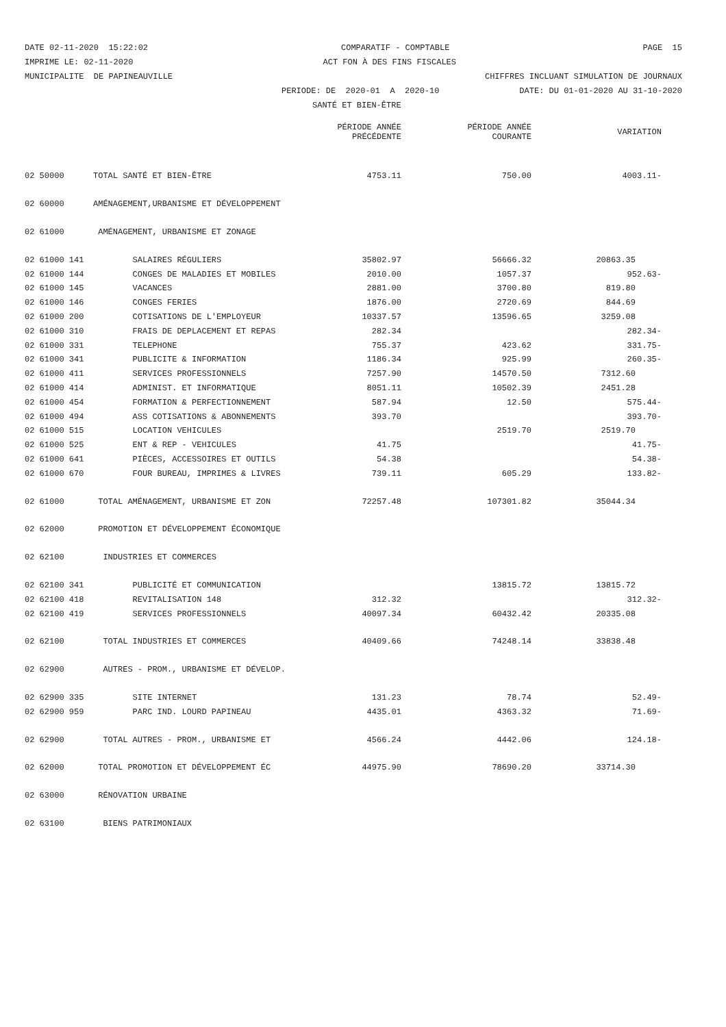DATE 02-11-2020 15:22:02
COMPARATIF - COMPTABLE
PAGE 15
IMPRIME LE: 02-11-2020
ACT FON À DES FINS FISCALES
MUNICIPALITE DE PAPINEAUVILLE
CHIFFRES INCLUANT SIMULATION DE JOURNAUX
PERIODE: DE 2020-01 A 2020-10
DATE: DU 01-01-2020 AU 31-10-2020
SANTÉ ET BIEN-ÊTRE
| | | PÉRIODE ANNÉE PRÉCÉDENTE | PÉRIODE ANNÉE COURANTE | VARIATION |
| --- | --- | --- | --- | --- |
| 02 50000 | TOTAL SANTÉ ET BIEN-ÊTRE | 4753.11 | 750.00 | 4003.11- |
| 02 60000 | AMÉNAGEMENT,URBANISME ET DÉVELOPPEMENT | | | |
| 02 61000 | AMÉNAGEMENT, URBANISME ET ZONAGE | | | |
| 02 61000 141 | SALAIRES RÉGULIERS | 35802.97 | 56666.32 | 20863.35 |
| 02 61000 144 | CONGES DE MALADIES ET MOBILES | 2010.00 | 1057.37 | 952.63- |
| 02 61000 145 | VACANCES | 2881.00 | 3700.80 | 819.80 |
| 02 61000 146 | CONGES FERIES | 1876.00 | 2720.69 | 844.69 |
| 02 61000 200 | COTISATIONS DE L'EMPLOYEUR | 10337.57 | 13596.65 | 3259.08 |
| 02 61000 310 | FRAIS DE DEPLACEMENT ET REPAS | 282.34 | | 282.34- |
| 02 61000 331 | TELEPHONE | 755.37 | 423.62 | 331.75- |
| 02 61000 341 | PUBLICITE & INFORMATION | 1186.34 | 925.99 | 260.35- |
| 02 61000 411 | SERVICES PROFESSIONNELS | 7257.90 | 14570.50 | 7312.60 |
| 02 61000 414 | ADMINIST. ET INFORMATIQUE | 8051.11 | 10502.39 | 2451.28 |
| 02 61000 454 | FORMATION & PERFECTIONNEMENT | 587.94 | 12.50 | 575.44- |
| 02 61000 494 | ASS COTISATIONS & ABONNEMENTS | 393.70 | | 393.70- |
| 02 61000 515 | LOCATION VEHICULES | | 2519.70 | 2519.70 |
| 02 61000 525 | ENT & REP - VEHICULES | 41.75 | | 41.75- |
| 02 61000 641 | PIÈCES, ACCESSOIRES ET OUTILS | 54.38 | | 54.38- |
| 02 61000 670 | FOUR BUREAU, IMPRIMES & LIVRES | 739.11 | 605.29 | 133.82- |
| 02 61000 | TOTAL AMÉNAGEMENT, URBANISME ET ZON | 72257.48 | 107301.82 | 35044.34 |
| 02 62000 | PROMOTION ET DÉVELOPPEMENT ÉCONOMIQUE | | | |
| 02 62100 | INDUSTRIES ET COMMERCES | | | |
| 02 62100 341 | PUBLICITÉ ET COMMUNICATION | | 13815.72 | 13815.72 |
| 02 62100 418 | REVITALISATION 148 | 312.32 | | 312.32- |
| 02 62100 419 | SERVICES PROFESSIONNELS | 40097.34 | 60432.42 | 20335.08 |
| 02 62100 | TOTAL INDUSTRIES ET COMMERCES | 40409.66 | 74248.14 | 33838.48 |
| 02 62900 | AUTRES - PROM., URBANISME ET DÉVELOP. | | | |
| 02 62900 335 | SITE INTERNET | 131.23 | 78.74 | 52.49- |
| 02 62900 959 | PARC IND. LOURD PAPINEAU | 4435.01 | 4363.32 | 71.69- |
| 02 62900 | TOTAL AUTRES - PROM., URBANISME ET | 4566.24 | 4442.06 | 124.18- |
| 02 62000 | TOTAL PROMOTION ET DÉVELOPPEMENT ÉC | 44975.90 | 78690.20 | 33714.30 |
| 02 63000 | RÉNOVATION URBAINE | | | |
| 02 63100 | BIENS PATRIMONIAUX | | | |